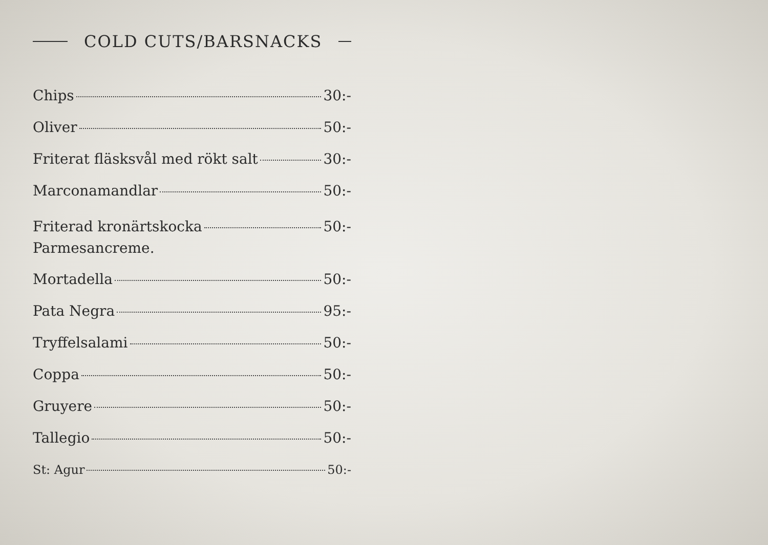COLD CUTS/BARSNACKS
Chips 30:-
Oliver 50:-
Friterat fläsksvål med rökt salt 30:-
Marconamandlar 50:-
Friterad kronärtskocka 50:-
Parmesancreme.
Mortadella 50:-
Pata Negra 95:-
Tryffelsalami 50:-
Coppa 50:-
Gruyere 50:-
Tallegio 50:-
St: Agur 50:-